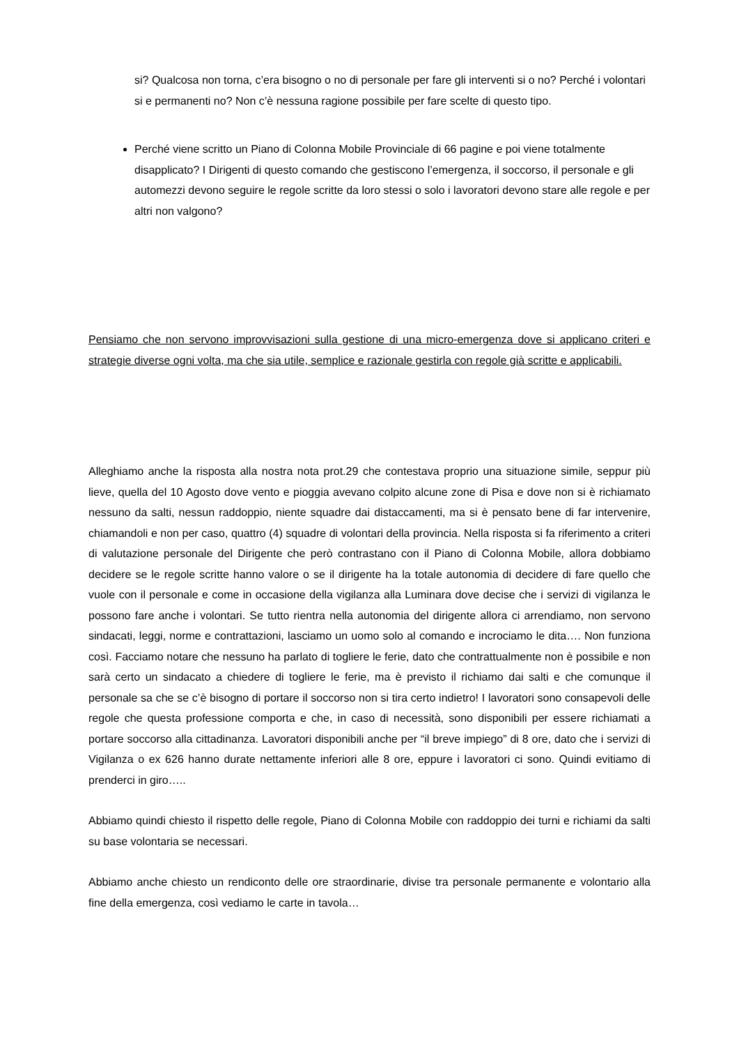si? Qualcosa non torna, c’era bisogno o no di personale per fare gli interventi si o no? Perché i volontari si e permanenti no? Non c’è nessuna ragione possibile per fare scelte di questo tipo.
Perché viene scritto un Piano di Colonna Mobile Provinciale di 66 pagine e poi viene totalmente disapplicato? I Dirigenti di questo comando che gestiscono l’emergenza, il soccorso, il personale e gli automezzi devono seguire le regole scritte da loro stessi o solo i lavoratori devono stare alle regole e per altri non valgono?
Pensiamo che non servono improvvisazioni sulla gestione di una micro-emergenza dove si applicano criteri e strategie diverse ogni volta, ma che sia utile, semplice e razionale gestirla con regole già scritte e applicabili.
Alleghiamo anche la risposta alla nostra nota prot.29 che contestava proprio una situazione simile, seppur più lieve, quella del 10 Agosto dove vento e pioggia avevano colpito alcune zone di Pisa e dove non si è richiamato nessuno da salti, nessun raddoppio, niente squadre dai distaccamenti, ma si è pensato bene di far intervenire, chiamandoli e non per caso, quattro (4) squadre di volontari della provincia. Nella risposta si fa riferimento a criteri di valutazione personale del Dirigente che però contrastano con il Piano di Colonna Mobile, allora dobbiamo decidere se le regole scritte hanno valore o se il dirigente ha la totale autonomia di decidere di fare quello che vuole con il personale e come in occasione della vigilanza alla Luminara dove decise che i servizi di vigilanza le possono fare anche i volontari. Se tutto rientra nella autonomia del dirigente allora ci arrendiamo, non servono sindacati, leggi, norme e contrattazioni, lasciamo un uomo solo al comando e incrociamo le dita…. Non funziona così. Facciamo notare che nessuno ha parlato di togliere le ferie, dato che contrattualmente non è possibile e non sarà certo un sindacato a chiedere di togliere le ferie, ma è previsto il richiamo dai salti e che comunque il personale sa che se c’è bisogno di portare il soccorso non si tira certo indietro! I lavoratori sono consapevoli delle regole che questa professione comporta e che, in caso di necessità, sono disponibili per essere richiamati a portare soccorso alla cittadinanza. Lavoratori disponibili anche per “il breve impiego” di 8 ore, dato che i servizi di Vigilanza o ex 626 hanno durate nettamente inferiori alle 8 ore, eppure i lavoratori ci sono. Quindi evitiamo di prenderci in giro…..
Abbiamo quindi chiesto il rispetto delle regole, Piano di Colonna Mobile con raddoppio dei turni e richiami da salti su base volontaria se necessari.
Abbiamo anche chiesto un rendiconto delle ore straordinarie, divise tra personale permanente e volontario alla fine della emergenza, così vediamo le carte in tavola…